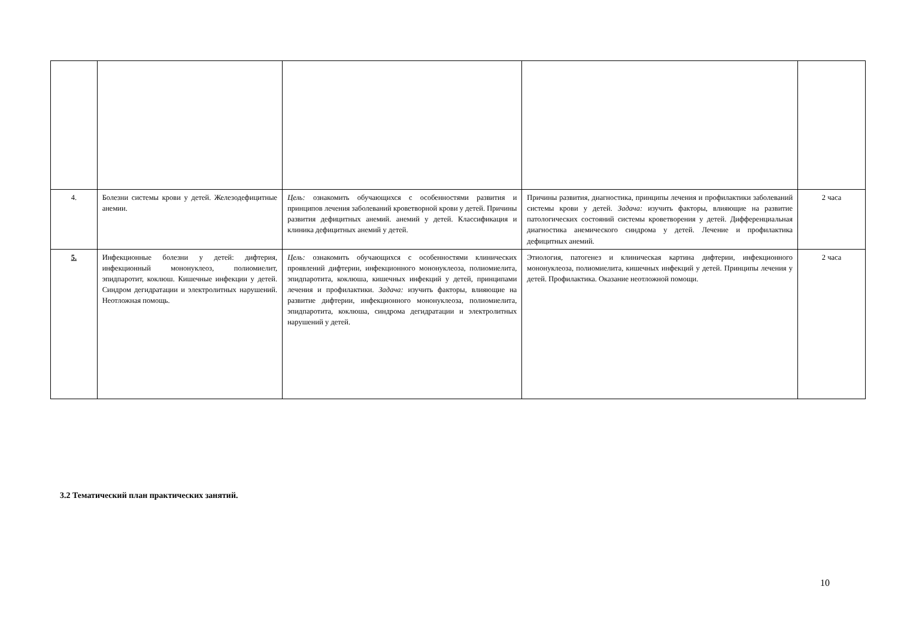| 4. | Болезни системы крови у детей. Железодефицитные анемии. | Цель: ознакомить обучающихся с особенностями развития и принципов лечения заболеваний кроветворной крови у детей. Причины развития дефицитных анемий. анемий у детей. Классификация и клиника дефицитных анемий у детей. | Причины развития, диагностика, принципы лечения и профилактики заболеваний системы крови у детей. Задача: изучить факторы, влияющие на развитие патологических состояний системы кроветворения у детей. Дифференциальная диагностика анемического синдрома у детей. Лечение и профилактика дефицитных анемий. | 2 часа |
| 5. | Инфекционные болезни у детей: дифтерия, инфекционный мононуклеоз, полиомиелит, эпидпаротит, коклюш. Кишечные инфекции у детей. Синдром дегидратации и электролитных нарушений. Неотложная помощь. | Цель: ознакомить обучающихся с особенностями клинических проявлений дифтерии, инфекционного мононуклеоза, полиомиелита, эпидпаротита, коклюша, кишечных инфекций у детей, принципами лечения и профилактики. Задача: изучить факторы, влияющие на развитие дифтерии, инфекционного мононуклеоза, полиомиелита, эпидпаротита, коклюша, синдрома дегидратации и электролитных нарушений у детей. | Этиология, патогенез и клиническая картина дифтерии, инфекционного мононуклеоза, полиомиелита, кишечных инфекций у детей. Принципы лечения у детей. Профилактика. Оказание неотложной помощи. | 2 часа |
3.2 Тематический план практических занятий.
10